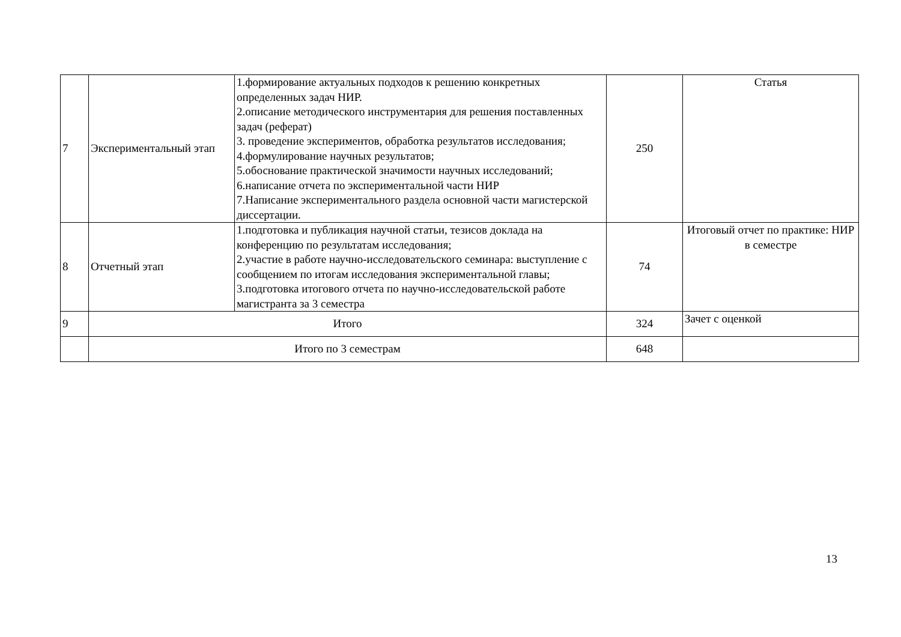| 7 | Экспериментальный этап | 1.формирование актуальных подходов к решению конкретных определенных задач НИР. 2.описание методического инструментария для решения поставленных задач (реферат) 3. проведение экспериментов, обработка результатов исследования; 4.формулирование научных результатов; 5.обоснование практической значимости научных исследований; 6.написание отчета по экспериментальной части НИР 7.Написание экспериментального раздела основной части магистерской диссертации. | 250 | Статья |
| 8 | Отчетный этап | 1.подготовка и публикация научной статьи, тезисов доклада на конференцию по результатам исследования; 2.участие в работе научно-исследовательского семинара: выступление с сообщением по итогам исследования экспериментальной главы; 3.подготовка итогового отчета по научно-исследовательской работе магистранта за 3 семестра | 74 | Итоговый отчет по практике: НИР в семестре |
| 9 | Итого | | 324 | Зачет с оценкой |
| | Итого по 3 семестрам | | 648 | |
13